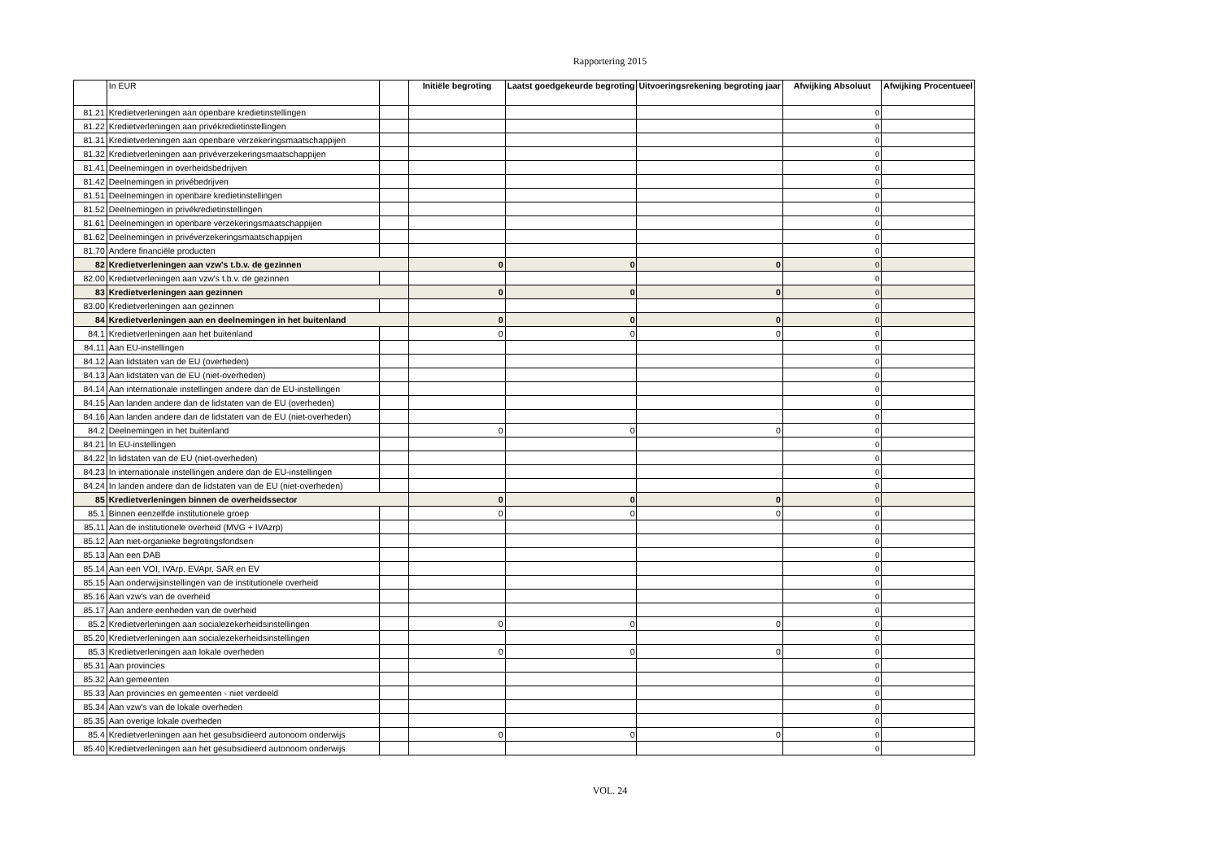Rapportering 2015
| | In EUR | | Initiële begroting | Laatst goedgekeurde begroting | Uitvoeringsrekening begroting jaar | Afwijking Absoluut | Afwijking Procentueel |
| --- | --- | --- | --- | --- | --- | --- | --- |
| 81.21 | Kredietverleningen aan openbare kredietinstellingen | | | | | 0 | |
| 81.22 | Kredietverleningen aan privékredietinstellingen | | | | | 0 | |
| 81.31 | Kredietverleningen aan openbare verzekeringsmaatschappijen | | | | | 0 | |
| 81.32 | Kredietverleningen aan privéverzekeringsmaatschappijen | | | | | 0 | |
| 81.41 | Deelnemingen in overheidsbedrijven | | | | | 0 | |
| 81.42 | Deelnemingen in privébedrijven | | | | | 0 | |
| 81.51 | Deelnemingen in openbare kredietinstellingen | | | | | 0 | |
| 81.52 | Deelnemingen in privékredietinstellingen | | | | | 0 | |
| 81.61 | Deelnemingen in openbare verzekeringsmaatschappijen | | | | | 0 | |
| 81.62 | Deelnemingen in privéverzekeringsmaatschappijen | | | | | 0 | |
| 81.70 | Andere financiële producten | | | | | 0 | |
| 82 | Kredietverleningen aan vzw's t.b.v. de gezinnen | | 0 | 0 | 0 | 0 | |
| 82.00 | Kredietverleningen aan vzw's t.b.v. de gezinnen | | | | | 0 | |
| 83 | Kredietverleningen aan gezinnen | | 0 | 0 | 0 | 0 | |
| 83.00 | Kredietverleningen aan gezinnen | | | | | 0 | |
| 84 | Kredietverleningen aan en deelnemingen in het buitenland | | 0 | 0 | 0 | 0 | |
| 84.1 | Kredietverleningen aan het buitenland | | 0 | 0 | 0 | 0 | |
| 84.11 | Aan EU-instellingen | | | | | 0 | |
| 84.12 | Aan lidstaten van de EU (overheden) | | | | | 0 | |
| 84.13 | Aan lidstaten van de EU (niet-overheden) | | | | | 0 | |
| 84.14 | Aan internationale instellingen andere dan de EU-instellingen | | | | | 0 | |
| 84.15 | Aan landen andere dan de lidstaten van de EU (overheden) | | | | | 0 | |
| 84.16 | Aan landen andere dan de lidstaten van de EU (niet-overheden) | | | | | 0 | |
| 84.2 | Deelnemingen in het buitenland | | 0 | 0 | 0 | 0 | |
| 84.21 | In EU-instellingen | | | | | 0 | |
| 84.22 | In lidstaten van de EU (niet-overheden) | | | | | 0 | |
| 84.23 | In internationale instellingen andere dan de EU-instellingen | | | | | 0 | |
| 84.24 | In landen andere dan de lidstaten van de EU (niet-overheden) | | | | | 0 | |
| 85 | Kredietverleningen binnen de overheidssector | | 0 | 0 | 0 | 0 | |
| 85.1 | Binnen eenzelfde institutionele groep | | 0 | 0 | 0 | 0 | |
| 85.11 | Aan de institutionele overheid (MVG + IVAzrp) | | | | | 0 | |
| 85.12 | Aan niet-organieke begrotingsfondsen | | | | | 0 | |
| 85.13 | Aan een DAB | | | | | 0 | |
| 85.14 | Aan een VOI, IVArp, EVApr, SAR en EV | | | | | 0 | |
| 85.15 | Aan onderwijsinstellingen van de institutionele overheid | | | | | 0 | |
| 85.16 | Aan vzw's van de overheid | | | | | 0 | |
| 85.17 | Aan andere eenheden van de overheid | | | | | 0 | |
| 85.2 | Kredietverleningen aan socialezekerheidsinstellingen | | 0 | 0 | 0 | 0 | |
| 85.20 | Kredietverleningen aan socialezekerheidsinstellingen | | | | | 0 | |
| 85.3 | Kredietverleningen aan lokale overheden | | 0 | 0 | 0 | 0 | |
| 85.31 | Aan provincies | | | | | 0 | |
| 85.32 | Aan gemeenten | | | | | 0 | |
| 85.33 | Aan provincies en gemeenten - niet verdeeld | | | | | 0 | |
| 85.34 | Aan vzw's van de lokale overheden | | | | | 0 | |
| 85.35 | Aan overige lokale overheden | | | | | 0 | |
| 85.4 | Kredietverleningen aan het gesubsidieerd autonoom onderwijs | | 0 | 0 | 0 | 0 | |
| 85.40 | Kredietverleningen aan het gesubsidieerd autonoom onderwijs | | | | | 0 | |
VOL. 24